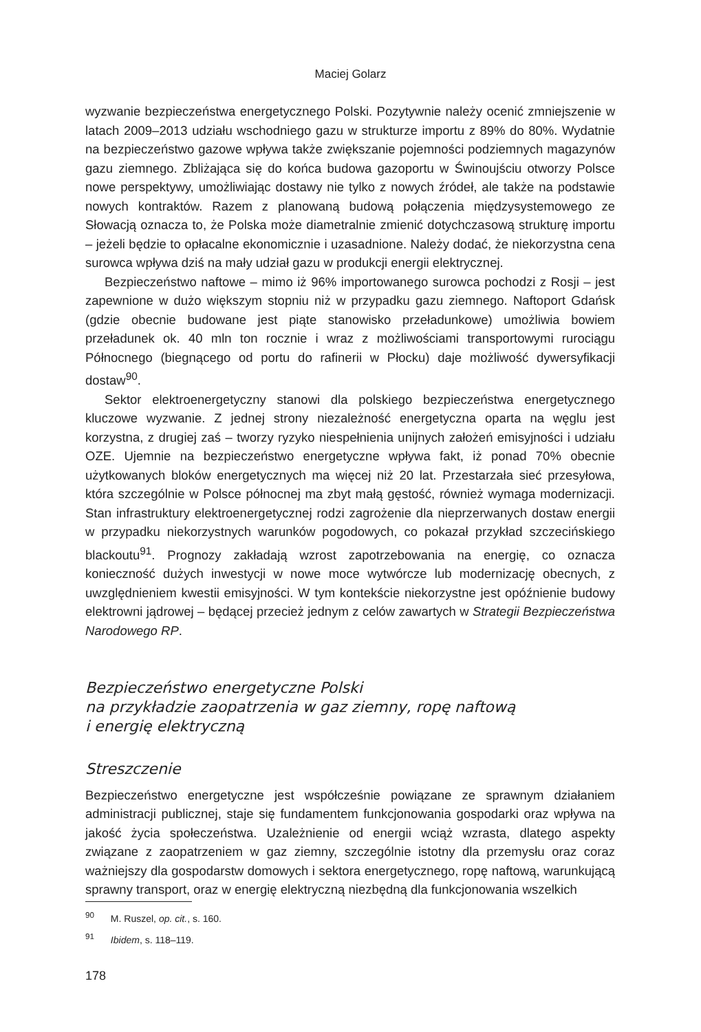Maciej Golarz
wyzwanie bezpieczeństwa energetycznego Polski. Pozytywnie należy ocenić zmniejszenie w latach 2009–2013 udziału wschodniego gazu w strukturze importu z 89% do 80%. Wydatnie na bezpieczeństwo gazowe wpływa także zwiększanie pojemności podziemnych magazynów gazu ziemnego. Zbliżająca się do końca budowa gazoportu w Świnoujściu otworzy Polsce nowe perspektywy, umożliwiając dostawy nie tylko z nowych źródeł, ale także na podstawie nowych kontraktów. Razem z planowaną budową połączenia międzysystemowego ze Słowacją oznacza to, że Polska może diametralnie zmienić dotychczasową strukturę importu – jeżeli będzie to opłacalne ekonomicznie i uzasadnione. Należy dodać, że niekorzystna cena surowca wpływa dziś na mały udział gazu w produkcji energii elektrycznej.
Bezpieczeństwo naftowe – mimo iż 96% importowanego surowca pochodzi z Rosji – jest zapewnione w dużo większym stopniu niż w przypadku gazu ziemnego. Naftoport Gdańsk (gdzie obecnie budowane jest piąte stanowisko przeładunkowe) umożliwia bowiem przeładunek ok. 40 mln ton rocznie i wraz z możliwościami transportowymi rurociągu Północnego (biegnącego od portu do rafinerii w Płocku) daje możliwość dywersyfikacji dostaw<sup>90</sup>.
Sektor elektroenergetyczny stanowi dla polskiego bezpieczeństwa energetycznego kluczowe wyzwanie. Z jednej strony niezależność energetyczna oparta na węglu jest korzystna, z drugiej zaś – tworzy ryzyko niespełnienia unijnych założeń emisyjności i udziału OZE. Ujemnie na bezpieczeństwo energetyczne wpływa fakt, iż ponad 70% obecnie użytkowanych bloków energetycznych ma więcej niż 20 lat. Przestarzała sieć przesyłowa, która szczególnie w Polsce północnej ma zbyt małą gęstość, również wymaga modernizacji. Stan infrastruktury elektroenergetycznej rodzi zagrożenie dla nieprzerwanych dostaw energii w przypadku niekorzystnych warunków pogodowych, co pokazał przykład szczecińskiego blackoutu<sup>91</sup>. Prognozy zakładają wzrost zapotrzebowania na energię, co oznacza konieczność dużych inwestycji w nowe moce wytwórcze lub modernizację obecnych, z uwzględnieniem kwestii emisyjności. W tym kontekście niekorzystne jest opóźnienie budowy elektrowni jądrowej – będącej przecież jednym z celów zawartych w Strategii Bezpieczeństwa Narodowego RP.
Bezpieczeństwo energetyczne Polski
na przykładzie zaopatrzenia w gaz ziemny, ropę naftową
i energię elektryczną
Streszczenie
Bezpieczeństwo energetyczne jest współcześnie powiązane ze sprawnym działaniem administracji publicznej, staje się fundamentem funkcjonowania gospodarki oraz wpływa na jakość życia społeczeństwa. Uzależnienie od energii wciąż wzrasta, dlatego aspekty związane z zaopatrzeniem w gaz ziemny, szczególnie istotny dla przemysłu oraz coraz ważniejszy dla gospodarstw domowych i sektora energetycznego, ropę naftową, warunkującą sprawny transport, oraz w energię elektryczną niezbędną dla funkcjonowania wszelkich
<sup>90</sup> M. Ruszel, op. cit., s. 160.
<sup>91</sup> Ibidem, s. 118–119.
178